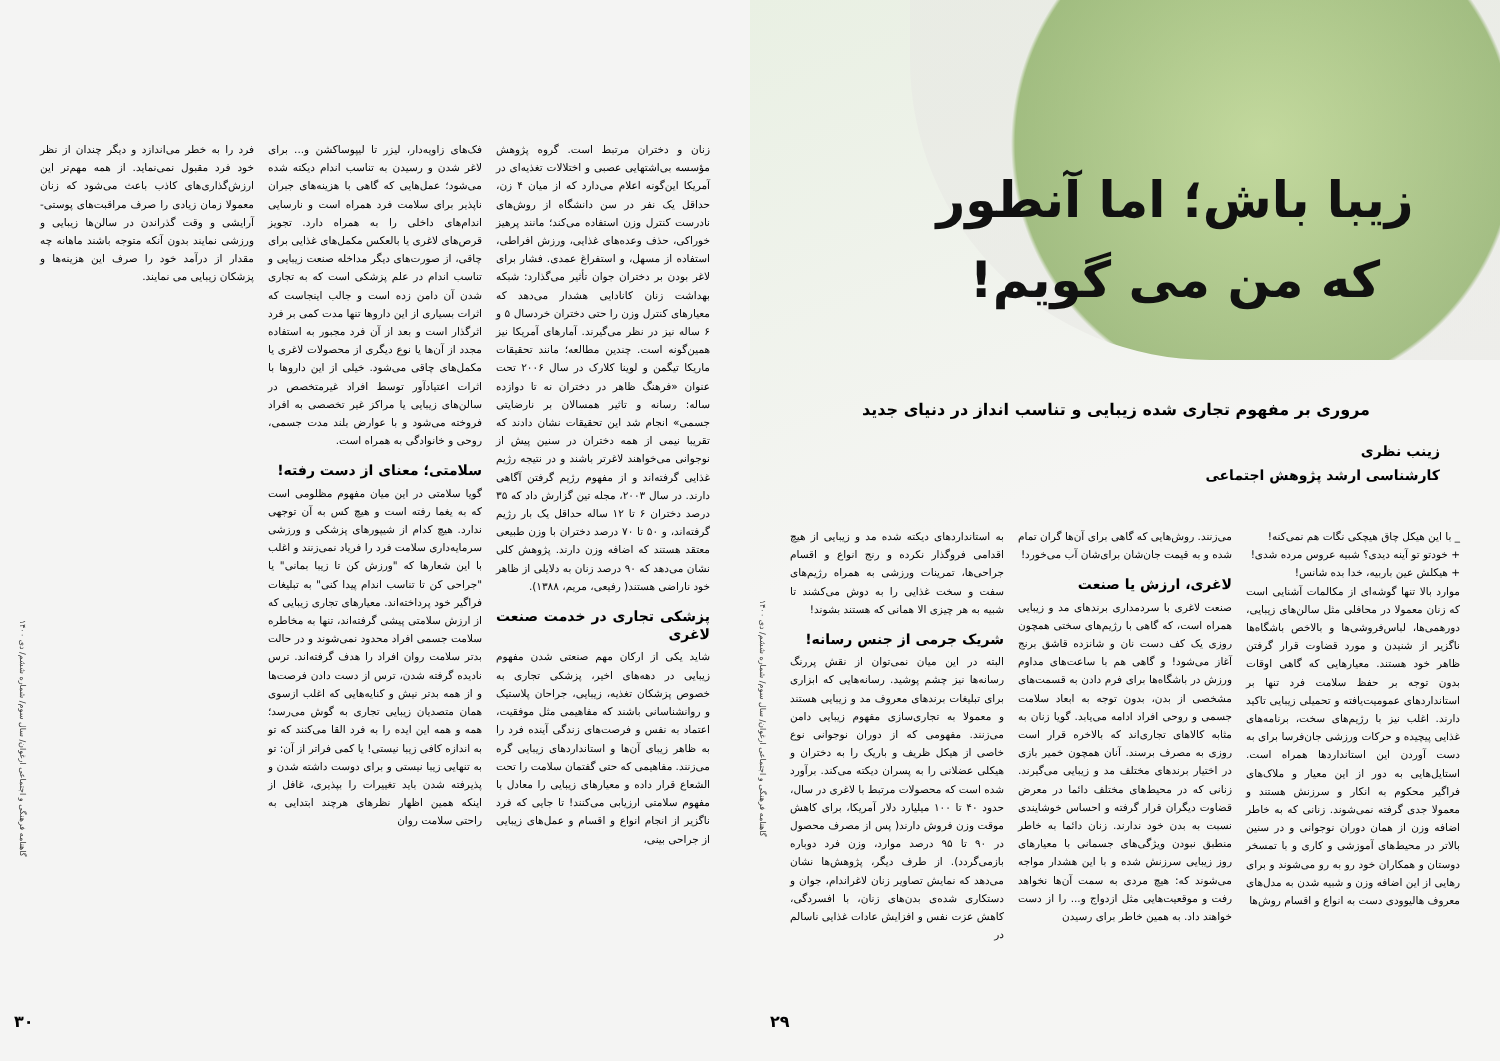زیبا باش؛ اما آنطور که من می گویم!
مروری بر مفهوم تجاری شده زیبایی و تناسب انداز در دنیای جدید
زینب نظری
کارشناسی ارشد پژوهش اجتماعی
_ با این هیکل چاق هیچکی نگات هم نمی‌کنه!
+ خودتو تو آینه دیدی؟ شبیه عروس مرده شدی!
+ هیکلش عین باربیه، خدا بده شانس!
موارد بالا تنها گوشه‌ای از مکالمات آشنایی است که زنان معمولا در محافلی مثل سالن‌های زیبایی، دورهمی‌ها، لباس‌فروشی‌ها و بالاخص باشگاه‌ها ناگزیر از شنیدن و مورد قضاوت قرار گرفتن ظاهر خود هستند. معیارهایی که گاهی اوقات بدون توجه بر حفظ سلامت فرد تنها بر استانداردهای عمومیت‌یافته و تحمیلی زیبایی تاکید دارند. اغلب نیز با رژیم‌های سخت، برنامه‌های غذایی پیچیده و حرکات ورزشی جان‌فرسا برای به دست آوردن این استانداردها همراه است. استایل‌هایی به دور از این معیار و ملاک‌های فراگیر محکوم به انکار و سرزنش هستند و معمولا جدی گرفته نمی‌شوند. زنانی که به خاطر اضافه وزن از همان دوران نوجوانی و در سنین بالاتر در محیط‌های آموزشی و کاری و با تمسخر دوستان و همکاران خود رو به رو می‌شوند و برای رهایی از این اضافه وزن و شبیه شدن به مدل‌های معروف هالیوودی دست به انواع و اقسام روش‌ها
می‌زنند. روش‌هایی که گاهی برای آن‌ها گران تمام شده و به قیمت جان‌شان برای‌شان آب می‌خورد!
لاغری، ارزش یا صنعت
صنعت لاغری با سردمداری برندهای مد و زیبایی همراه است، که گاهی با رژیم‌های سختی همچون روزی یک کف دست نان و شانزده قاشق برنج آغاز می‌شود! و گاهی هم با ساعت‌های مداوم ورزش در باشگاه‌ها برای فرم دادن به قسمت‌های مشخصی از بدن، بدون توجه به ابعاد سلامت جسمی و روحی افراد ادامه می‌یابد. گویا زنان به مثابه کالاهای تجاری‌اند که بالاخره قرار است روزی به مصرف برسند. آنان همچون خمیر بازی در اختیار برندهای مختلف مد و زیبایی می‌گیرند. زنانی که در محیط‌های مختلف دائما در معرض قضاوت دیگران قرار گرفته و احساس خوشایندی نسبت به بدن خود ندارند. زنان دائما به خاطر منطبق نبودن ویژگی‌های جسمانی با معیارهای روز زیبایی سرزنش شده و با این هشدار مواجه می‌شوند که: هیچ مردی به سمت آن‌ها نخواهد رفت و موقعیت‌هایی مثل ازدواج و... را از دست خواهند داد. به همین خاطر برای رسیدن
به استانداردهای دیکته شده مد و زیبایی از هیچ اقدامی فروگذار نکرده و رنج انواع و اقسام جراحی‌ها، تمرینات ورزشی به همراه رژیم‌های سفت و سخت غذایی را به دوش می‌کشند تا شبیه به هر چیزی الا همانی که هستند بشوند!
شریک جرمی از جنس رسانه!
البته در این میان نمی‌توان از نقش پررنگ رسانه‌ها نیز چشم پوشید. رسانه‌هایی که ابزاری برای تبلیغات برندهای معروف مد و زیبایی هستند و معمولا به تجاری‌سازی مفهوم زیبایی دامن می‌زنند. مفهومی که از دوران نوجوانی نوع خاصی از هیکل ظریف و باریک را به دختران و هیکلی عضلانی را به پسران دیکته می‌کند. برآورد شده است که محصولات مرتبط با لاغری در سال، حدود ۴۰ تا ۱۰۰ میلیارد دلار آمریکا، برای کاهش موقت وزن فروش دارند( پس از مصرف محصول در ۹۰ تا ۹۵ درصد موارد، وزن فرد دوباره بازمی‌گردد). از طرف دیگر، پژوهش‌ها نشان می‌دهد که نمایش تصاویر زنان لاغراندام، جوان و دستکاری شده‌ی بدن‌های زنان، با افسردگی، کاهش عزت نفس و افزایش عادات غذایی ناسالم در
گاهنامه فرهنگی و اجتماعی ارغوان/ سال سوم/ شماره ششم/ دی ۱۴۰۰
۲۹
زنان و دختران مرتبط است. گروه پژوهش مؤسسه بی‌اشتهایی عصبی و اختلالات تغذیه‌ای در آمریکا این‌گونه اعلام می‌دارد که از میان ۴ زن، حداقل یک نفر در سن دانشگاه از روش‌های نادرست کنترل وزن استفاده می‌کند؛ مانند پرهیز خوراکی، حذف وعده‌های غذایی، ورزش افراطی، استفاده از مسهل، و استفراغ عمدی. فشار برای لاغر بودن بر دختران جوان تأثیر می‌گذارد: شبکه بهداشت زنان کانادایی هشدار می‌دهد که معیارهای کنترل وزن را حتی دختران خردسال ۵ و ۶ ساله نیز در نظر می‌گیرند. آمارهای آمریکا نیز همین‌گونه است. چندین مطالعه؛ مانند تحقیقات ماریکا تیگمن و لوینا کلارک در سال ۲۰۰۶ تحت عنوان «فرهنگ ظاهر در دختران نه تا دوازده ساله: رسانه و تاثیر همسالان بر نارضایتی جسمی» انجام شد این تحقیقات نشان دادند که تقریبا نیمی از همه دختران در سنین پیش از نوجوانی می‌خواهند لاغرتر باشند و در نتیجه رژیم غذایی گرفته‌اند و از مفهوم رژیم گرفتن آگاهی دارند. در سال ۲۰۰۳، مجله تین گزارش داد که ۳۵ درصد دختران ۶ تا ۱۲ ساله حداقل یک بار رژیم گرفته‌اند، و ۵۰ تا ۷۰ درصد دختران با وزن طبیعی معتقد هستند که اضافه وزن دارند. پژوهش کلی نشان می‌دهد که ۹۰ درصد زنان به دلایلی از ظاهر خود ناراضی هستند( رفیعی، مریم، ۱۳۸۸).
پزشکی تجاری در خدمت صنعت لاغری
شاید یکی از ارکان مهم صنعتی شدن مفهوم زیبایی در دهه‌های اخیر، پزشکی تجاری به خصوص پزشکان تغذیه، زیبایی، جراحان پلاستیک و روانشناسانی باشند که مفاهیمی مثل موفقیت، اعتماد به نفس و فرصت‌های زندگی آینده فرد را به ظاهر زیبای آن‌ها و استانداردهای زیبایی گره می‌زنند. مفاهیمی که حتی گفتمان سلامت را تحت الشعاع قرار داده و معیارهای زیبایی را معادل با مفهوم سلامتی ارزیابی می‌کنند! تا جایی که فرد ناگزیر از انجام انواع و اقسام و عمل‌های زیبایی از جراحی بینی،
فک‌های زاویه‌دار، لیزر تا لیپوساکشن و... برای لاغر شدن و رسیدن به تناسب اندام دیکته شده می‌شود؛ عمل‌هایی که گاهی با هزینه‌های جبران ناپذیر برای سلامت فرد همراه است و نارسایی اندام‌های داخلی را به همراه دارد. تجویز قرص‌های لاغری یا بالعکس مکمل‌های غذایی برای چاقی، از صورت‌های دیگر مداخله صنعت زیبایی و تناسب اندام در علم پزشکی است که به تجاری شدن آن دامن زده است و جالب اینجاست که اثرات بسیاری از این داروها تنها مدت کمی بر فرد اثرگذار است و بعد از آن فرد مجبور به استفاده مجدد از آن‌ها یا نوع دیگری از محصولات لاغری یا مکمل‌های چاقی می‌شود. خیلی از این داروها با اثرات اعتیادآور توسط افراد غیرمتخصص در سالن‌های زیبایی یا مراکز غیر تخصصی به افراد فروخته می‌شود و با عوارض بلند مدت جسمی، روحی و خانوادگی به همراه است.
سلامتی؛ معنای از دست رفته!
گویا سلامتی در این میان مفهوم مظلومی است که به یغما رفته است و هیچ کس به آن توجهی ندارد. هیچ کدام از شیپورهای پزشکی و ورزشی سرمایه‌داری سلامت فرد را فریاد نمی‌زنند و اغلب با این شعارها که "ورزش کن تا زیبا بمانی" یا "جراحی کن تا تناسب اندام پیدا کنی" به تبلیغات فراگیر خود پرداخته‌اند. معیارهای تجاری زیبایی که از ارزش سلامتی پیشی گرفته‌اند، تنها به مخاطره سلامت جسمی افراد محدود نمی‌شوند و در حالت بدتر سلامت روان افراد را هدف گرفته‌اند. ترس نادیده گرفته شدن، ترس از دست دادن فرصت‌ها و از همه بدتر نیش و کنایه‌هایی که اغلب ازسوی همان متصدیان زیبایی تجاری به گوش می‌رسد؛ همه و همه این ایده را به فرد القا می‌کنند که تو به اندازه کافی زیبا نیستی! یا کمی فراتر از آن: تو به تنهایی زیبا نیستی و برای دوست داشته شدن و پذیرفته شدن باید تغییرات را بپذیری، غافل از اینکه همین اظهار نظرهای هرچند ابتدایی به راحتی سلامت روان
فرد را به خطر می‌اندازد و دیگر چندان از نظر خود فرد مقبول نمی‌نماید. از همه مهم‌تر این ارزش‌گذاری‌های کاذب باعث می‌شود که زنان معمولا زمان زیادی را صرف مراقبت‌های پوستی- آرایشی و وقت گذراندن در سالن‌ها زیبایی و ورزشی نمایند بدون آنکه متوجه باشند ماهانه چه مقدار از درآمد خود را صرف این هزینه‌ها و پزشکان زیبایی می نمایند.
گاهنامه فرهنگی و اجتماعی ارغوان/ سال سوم/ شماره ششم/ دی ۱۴۰۰
۳۰